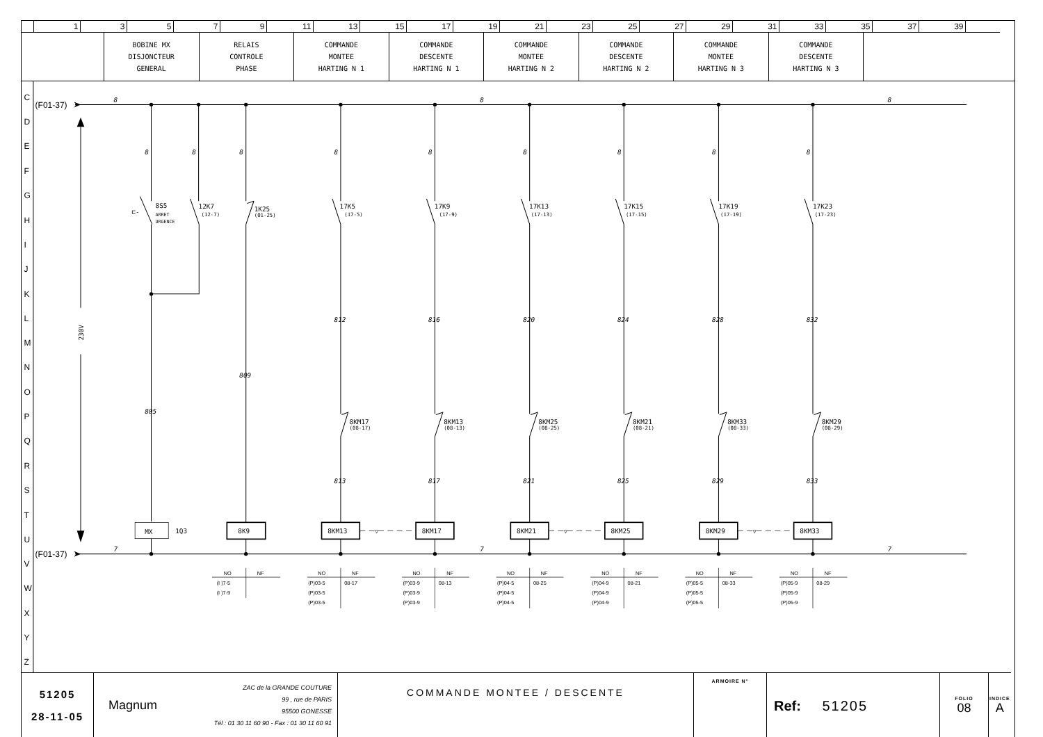| | 1 | 3 | 5 | 7 | 9 | 11 | 13 | 15 | 17 | 19 | 21 | 23 | 25 | 27 | 29 | 31 | 33 | 35 | 37 | 39 | |
| | BOBINE MX DISJONCTEUR GENERAL | RELAIS CONTROLE PHASE | COMMANDE MONTEE HARTING N 1 | COMMANDE DESCENTE HARTING N 1 | COMMANDE MONTEE HARTING N 2 | COMMANDE DESCENTE HARTING N 2 | COMMANDE MONTEE HARTING N 3 | COMMANDE DESCENTE HARTING N 3 | |
C
D
E
F
G
H
I
J
K
L
M
N
O
P
Q
R
S
T
U
V
W
X
Y
Z
(F01-37)
(F01-37)
8
8
8
7
7
7
8
8
8
8
8
8
8
8
8
805
809
812
816
820
824
828
832
813
817
821
825
829
833
230V
8S5
ARRET
URGENCE
⊏-
12K7
(12-7)
1K25
(01-25)
17K5
(17-5)
17K9
(17-9)
17K13
(17-13)
17K15
(17-15)
17K19
(17-19)
17K23
(17-23)
8KM17
(08-17)
8KM13
(08-13)
8KM25
(08-25)
8KM21
(08-21)
8KM33
(08-33)
8KM29
(08-29)
MX
1Q3
8K9
8KM13
8KM17
8KM21
8KM25
8KM29
8KM33
▽
▽
▽
NO
NF
(I )7-5
(I )7-9
NO
NF
(P)03-5
08-17
(P)03-5
(P)03-5
NO
NF
(P)03-9
08-13
(P)03-9
(P)03-9
NO
NF
(P)04-5
08-25
(P)04-5
(P)04-5
NO
NF
(P)04-9
08-21
(P)04-9
(P)04-9
NO
NF
(P)05-5
08-33
(P)05-5
(P)05-5
NO
NF
(P)05-9
08-29
(P)05-9
(P)05-9
| 51205 28-11-05 | Magnum ZAC de la GRANDE COUTURE 99 , rue de PARIS 95500 GONESSE Tél : 01 30 11 60 90 - Fax : 01 30 11 60 91 | COMMANDE MONTEE / DESCENTE | ARMOIRE N° | Ref: 51205 | FOLIO 08 | INDICE A |